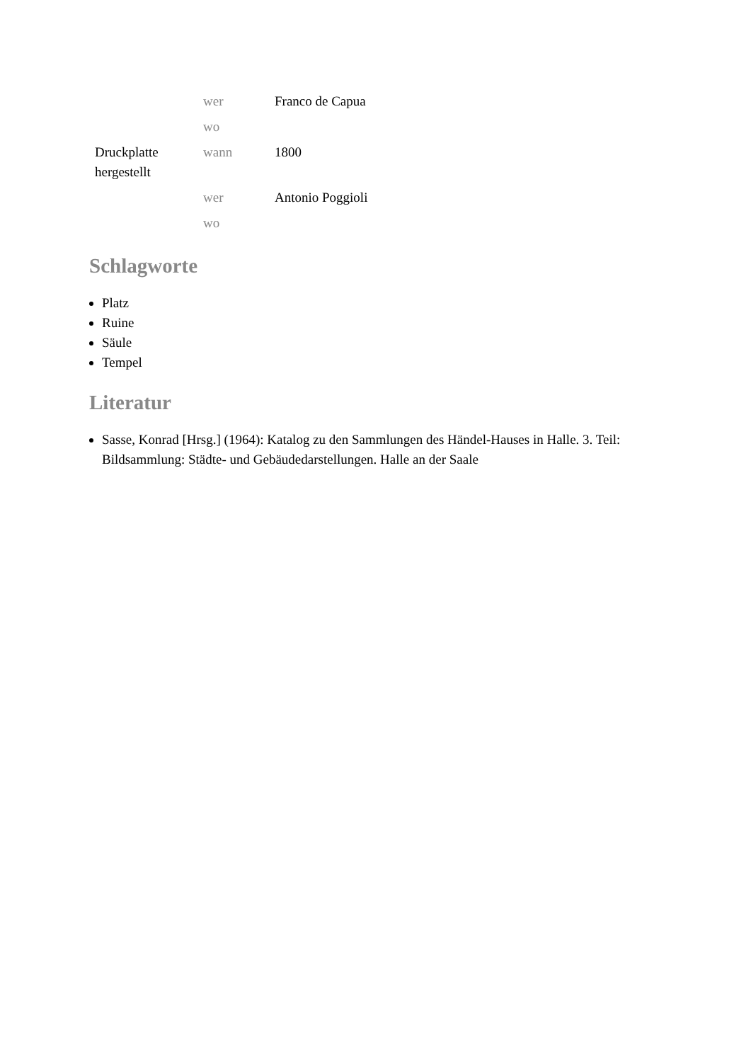| | wer | Franco de Capua |
| | wo | |
| Druckplatte hergestellt | wann | 1800 |
| | wer | Antonio Poggioli |
| | wo | |
Schlagworte
Platz
Ruine
Säule
Tempel
Literatur
Sasse, Konrad [Hrsg.] (1964): Katalog zu den Sammlungen des Händel-Hauses in Halle. 3. Teil: Bildsammlung: Städte- und Gebäudedarstellungen. Halle an der Saale